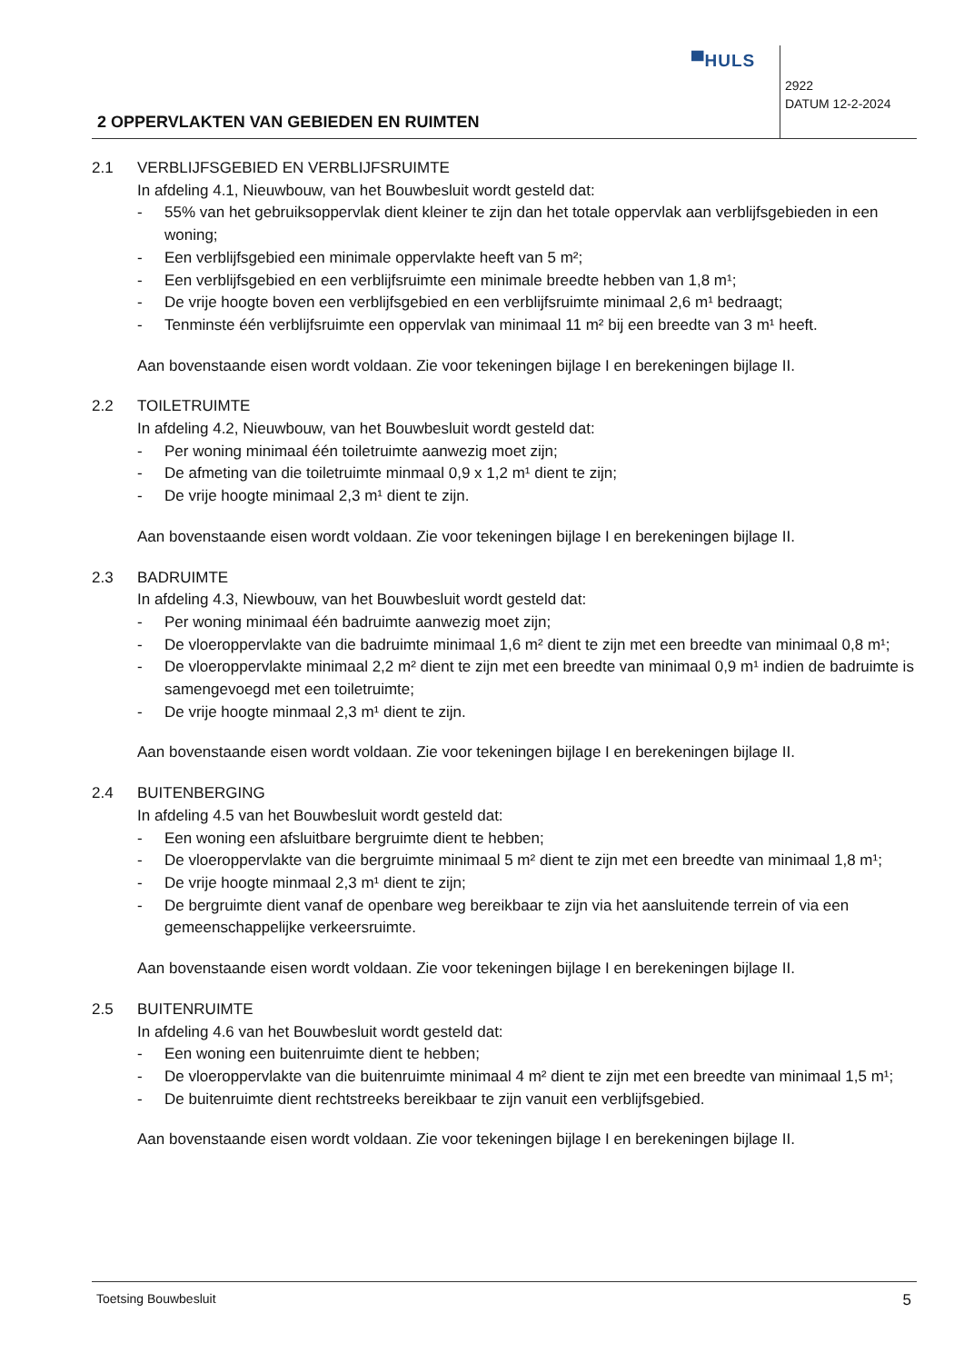▀HULS
2922
DATUM 12-2-2024
2 OPPERVLAKTEN VAN GEBIEDEN EN RUIMTEN
2.1 VERBLIJFSGEBIED EN VERBLIJFSRUIMTE
In afdeling 4.1, Nieuwbouw, van het Bouwbesluit wordt gesteld dat:
- 55% van het gebruiksoppervlak dient kleiner te zijn dan het totale oppervlak aan verblijfsgebieden in een woning;
- Een verblijfsgebied een minimale oppervlakte heeft van 5 m²;
- Een verblijfsgebied en een verblijfsruimte een minimale breedte hebben van 1,8 m¹;
- De vrije hoogte boven een verblijfsgebied en een verblijfsruimte minimaal 2,6 m¹ bedraagt;
- Tenminste één verblijfsruimte een oppervlak van minimaal 11 m² bij een breedte van 3 m¹ heeft.
Aan bovenstaande eisen wordt voldaan. Zie voor tekeningen bijlage I en berekeningen bijlage II.
2.2 TOILETRUIMTE
In afdeling 4.2, Nieuwbouw, van het Bouwbesluit wordt gesteld dat:
- Per woning minimaal één toiletruimte aanwezig moet zijn;
- De afmeting van die toiletruimte minmaal 0,9 x 1,2 m¹ dient te zijn;
- De vrije hoogte minimaal 2,3 m¹ dient te zijn.
Aan bovenstaande eisen wordt voldaan. Zie voor tekeningen bijlage I en berekeningen bijlage II.
2.3 BADRUIMTE
In afdeling 4.3, Niewbouw, van het Bouwbesluit wordt gesteld dat:
- Per woning minimaal één badruimte aanwezig moet zijn;
- De vloeroppervlakte van die badruimte minimaal 1,6 m² dient te zijn met een breedte van minimaal 0,8 m¹;
- De vloeroppervlakte minimaal 2,2 m² dient te zijn met een breedte van minimaal 0,9 m¹ indien de badruimte is samengevoegd met een toiletruimte;
- De vrije hoogte minmaal 2,3 m¹ dient te zijn.
Aan bovenstaande eisen wordt voldaan. Zie voor tekeningen bijlage I en berekeningen bijlage II.
2.4 BUITENBERGING
In afdeling 4.5 van het Bouwbesluit wordt gesteld dat:
- Een woning een afsluitbare bergruimte dient te hebben;
- De vloeroppervlakte van die bergruimte minimaal 5 m² dient te zijn met een breedte van minimaal 1,8 m¹;
- De vrije hoogte minmaal 2,3 m¹ dient te zijn;
- De bergruimte dient vanaf de openbare weg bereikbaar te zijn via het aansluitende terrein of via een gemeenschappelijke verkeersruimte.
Aan bovenstaande eisen wordt voldaan. Zie voor tekeningen bijlage I en berekeningen bijlage II.
2.5 BUITENRUIMTE
In afdeling 4.6 van het Bouwbesluit wordt gesteld dat:
- Een woning een buitenruimte dient te hebben;
- De vloeroppervlakte van die buitenruimte minimaal 4 m² dient te zijn met een breedte van minimaal 1,5 m¹;
- De buitenruimte dient rechtstreeks bereikbaar te zijn vanuit een verblijfsgebied.
Aan bovenstaande eisen wordt voldaan. Zie voor tekeningen bijlage I en berekeningen bijlage II.
Toetsing Bouwbesluit 5